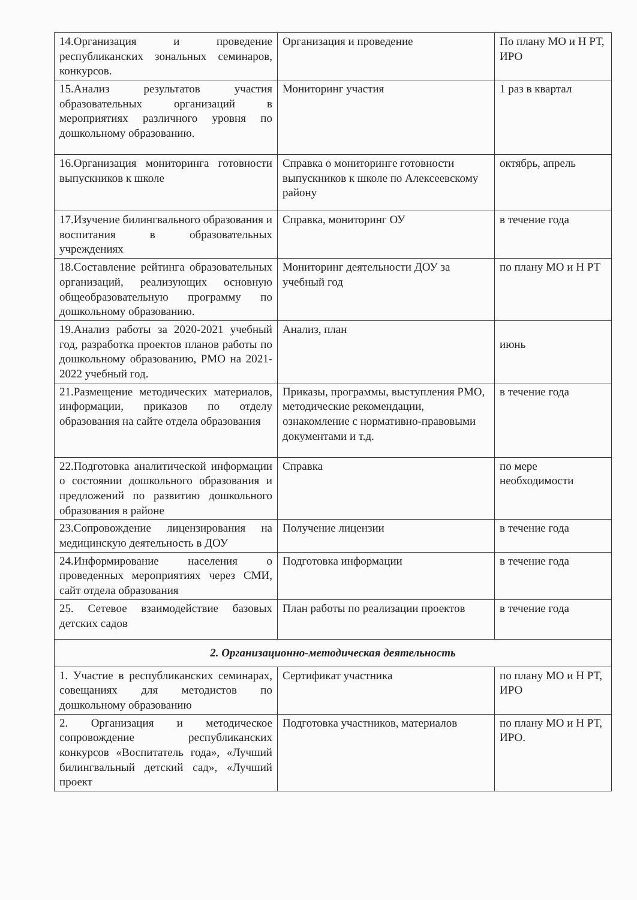| 14.Организация и проведение республиканских зональных семинаров, конкурсов. | Организация и проведение | По плану МО и Н РТ, ИРО |
| 15.Анализ результатов участия образовательных организаций в мероприятиях различного уровня по дошкольному образованию. | Мониторинг участия | 1 раз в квартал |
| 16.Организация мониторинга готовности выпускников к школе | Справка о мониторинге готовности выпускников к школе по Алексеевскому району | октябрь, апрель |
| 17.Изучение билингвального образования и воспитания в образовательных учреждениях | Справка, мониторинг ОУ | в течение года |
| 18.Составление рейтинга образовательных организаций, реализующих основную общеобразовательную программу по дошкольному образованию. | Мониторинг деятельности ДОУ за учебный год | по плану МО и Н РТ |
| 19.Анализ работы за 2020-2021 учебный год, разработка проектов планов работы по дошкольному образованию, РМО на 2021-2022 учебный год. | Анализ, план | июнь |
| 21.Размещение методических материалов, информации, приказов по отделу образования на сайте отдела образования | Приказы, программы, выступления РМО, методические рекомендации, ознакомление с нормативно-правовыми документами и т.д. | в течение года |
| 22.Подготовка аналитической информации о состоянии дошкольного образования и предложений по развитию дошкольного образования в районе | Справка | по мере необходимости |
| 23.Сопровождение лицензирования на медицинскую деятельность в ДОУ | Получение лицензии | в течение года |
| 24.Информирование населения о проведенных мероприятиях через СМИ, сайт отдела образования | Подготовка информации | в течение года |
| 25. Сетевое взаимодействие базовых детских садов | План работы по реализации проектов | в течение года |
| 2. Организационно-методическая деятельность | | |
| 1. Участие в республиканских семинарах, совещаниях для методистов по дошкольному образованию | Сертификат участника | по плану МО и Н РТ, ИРО |
| 2. Организация и методическое сопровождение республиканских конкурсов «Воспитатель года», «Лучший билингвальный детский сад», «Лучший проект | Подготовка участников, материалов | по плану МО и Н РТ, ИРО. |